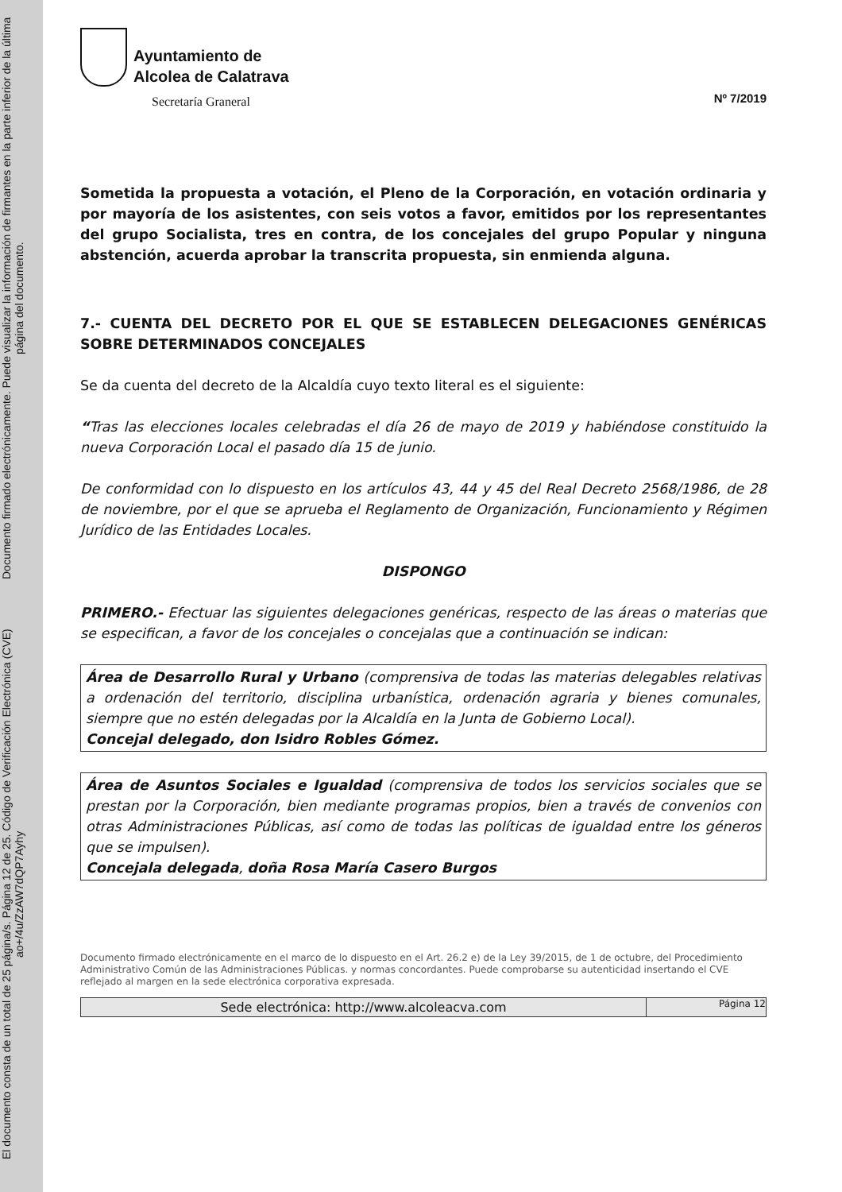Documento firmado electrónicamente. Puede visualizar la información de firmantes en la parte inferior de la última página del documento.
El documento consta de un total de 25 página/s. Página 12 de 25. Código de Verificación Electrónica (CVE) ao+/4u/ZzAW7dQP7Ayhy
Ayuntamiento de
Alcolea de Calatrava
Secretaría Graneral
Nº 7/2019
Sometida la propuesta a votación, el Pleno de la Corporación, en votación ordinaria y por mayoría de los asistentes, con seis votos a favor, emitidos por los representantes del grupo Socialista, tres en contra, de los concejales del grupo Popular y ninguna abstención, acuerda aprobar la transcrita propuesta, sin enmienda alguna.
7.- CUENTA DEL DECRETO POR EL QUE SE ESTABLECEN DELEGACIONES GENÉRICAS SOBRE DETERMINADOS CONCEJALES
Se da cuenta del decreto de la Alcaldía cuyo texto literal es el siguiente:
“Tras las elecciones locales celebradas el día 26 de mayo de 2019 y habiéndose constituido la nueva Corporación Local el pasado día 15 de junio.
De conformidad con lo dispuesto en los artículos 43, 44 y 45 del Real Decreto 2568/1986, de 28 de noviembre, por el que se aprueba el Reglamento de Organización, Funcionamiento y Régimen Jurídico de las Entidades Locales.
DISPONGO
PRIMERO.- Efectuar las siguientes delegaciones genéricas, respecto de las áreas o materias que se especifican, a favor de los concejales o concejalas que a continuación se indican:
Área de Desarrollo Rural y Urbano (comprensiva de todas las materias delegables relativas a ordenación del territorio, disciplina urbanística, ordenación agraria y bienes comunales, siempre que no estén delegadas por la Alcaldía en la Junta de Gobierno Local).
Concejal delegado, don Isidro Robles Gómez.
Área de Asuntos Sociales e Igualdad (comprensiva de todos los servicios sociales que se prestan por la Corporación, bien mediante programas propios, bien a través de convenios con otras Administraciones Públicas, así como de todas las políticas de igualdad entre los géneros que se impulsen).
Concejala delegada, doña Rosa María Casero Burgos
Documento firmado electrónicamente en el marco de lo dispuesto en el Art. 26.2 e) de la Ley 39/2015, de 1 de octubre, del Procedimiento Administrativo Común de las Administraciones Públicas. y normas concordantes. Puede comprobarse su autenticidad insertando el CVE reflejado al margen en la sede electrónica corporativa expresada.
Sede electrónica: http://www.alcoleacva.com
Página 12